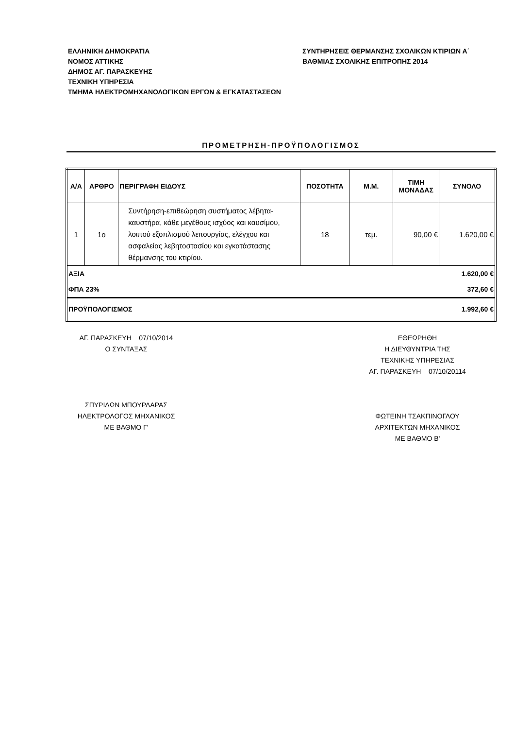ΕΛΛΗΝΙΚΗ ΔΗΜΟΚΡΑΤΙΑ
ΝΟΜΟΣ ΑΤΤΙΚΗΣ
ΔΗΜΟΣ ΑΓ. ΠΑΡΑΣΚΕΥΗΣ
ΤΕΧΝΙΚΗ ΥΠΗΡΕΣΙΑ
ΤΜΗΜΑ ΗΛΕΚΤΡΟΜΗΧΑΝΟΛΟΓΙΚΩΝ ΕΡΓΩΝ & ΕΓΚΑΤΑΣΤΑΣΕΩΝ
ΣΥΝΤΗΡΗΣΕΙΣ ΘΕΡΜΑΝΣΗΣ ΣΧΟΛΙΚΩΝ ΚΤΙΡΙΩΝ Α΄
ΒΑΘΜΙΑΣ ΣΧΟΛΙΚΗΣ ΕΠΙΤΡΟΠΗΣ 2014
ΠΡΟΜΕΤΡΗΣΗ-ΠΡΟΫΠΟΛΟΓΙΣΜΟΣ
| Α/Α | ΑΡΘΡΟ | ΠΕΡΙΓΡΑΦΗ ΕΙΔΟΥΣ | ΠΟΣΟΤΗΤΑ | Μ.Μ. | ΤΙΜΗ ΜΟΝΑΔΑΣ | ΣΥΝΟΛΟ |
| --- | --- | --- | --- | --- | --- | --- |
| 1 | 1ο | Συντήρηση-επιθεώρηση συστήματος λέβητα-καυστήρα, κάθε μεγέθους ισχύος και καυσίμου, λοιπού εξοπλισμού λειτουργίας, ελέγχου και ασφαλείας λεβητοστασίου και εγκατάστασης θέρμανσης του κτιρίου. | 18 | τεμ. | 90,00 € | 1.620,00 € |
| ΑΞΙΑ | | | | | | 1.620,00 € |
| ΦΠΑ 23% | | | | | | 372,60 € |
| ΠΡΟΫΠΟΛΟΓΙΣΜΟΣ | | | | | | 1.992,60 € |
ΑΓ. ΠΑΡΑΣΚΕΥΗ 07/10/2014
Ο ΣΥΝΤΑΞΑΣ
ΣΠΥΡΙΔΩΝ ΜΠΟΥΡΔΑΡΑΣ
ΗΛΕΚΤΡΟΛΟΓΟΣ ΜΗΧΑΝΙΚΟΣ
ΜΕ ΒΑΘΜΟ Γ'
ΕΘΕΩΡΗΘΗ
Η ΔΙΕΥΘΥΝΤΡΙΑ ΤΗΣ
ΤΕΧΝΙΚΗΣ ΥΠΗΡΕΣΙΑΣ
ΑΓ. ΠΑΡΑΣΚΕΥΗ 07/10/20114
ΦΩΤΕΙΝΗ ΤΣΑΚΠΙΝΟΓΛΟΥ
ΑΡΧΙΤΕΚΤΩΝ ΜΗΧΑΝΙΚΟΣ
ΜΕ ΒΑΘΜΟ Β'